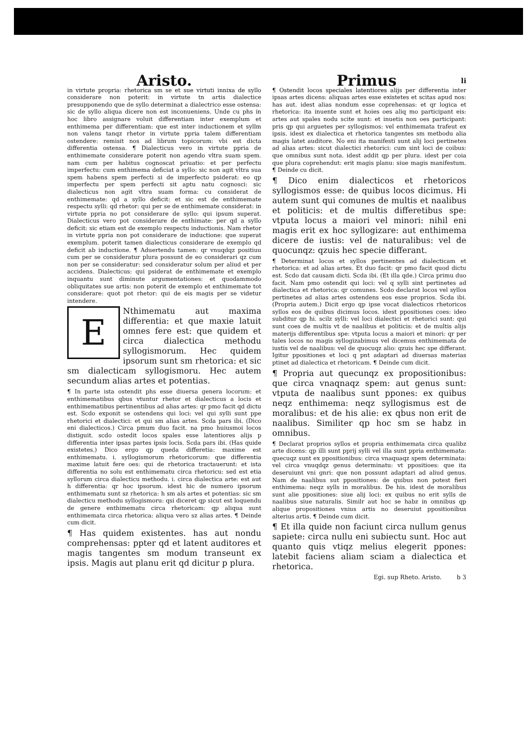Aristo.
in virtute propria: rhetorica sm se et sue virtuti innixa de syllo considerare non poterit: in virtute tn artis dialectice presupponendo que de syllo determinat a dialectrico esse ostensa: sic de syllo aliqua dicere non est inconueniens. Unde cu phs in hoc libro assignare voluit differentiam inter exemplum et enthimema per differentiam: que est inter inductionem et syllm non valens tanqz rhetor in virtute ppria talem differentiam ostendere: remisit nos ad librum topicorum: vbi est dicta differentia ostensa. ¶ Dialecticus vero in virtute ppria de enthimemate considerare poterit non agendo vltra suam spem. nam cum per habitus cognoscat priuatio: et per perfectu imperfectu: cum enthimema deficiat a syllo: sic non agit vltra sua spem habens spem perfecti si de imperfecto psiderat: eo qp imperfectu per spem perfecti sit aptu natu cognosci: sic dialecticus non agit vltra suam forma: cu considerat de enthimemate: qd a syllo deficit: et sic est de enthimemate respectu sylli: qd rhetor: qui per se de enthimemate considerat: in virtute ppria no pot considerare de syllo: qui ipsum superat. Dialecticus vero pot considerare de enthimate: per qd a syllo deficit: sic etiam est de exemplo respectu inductionis. Nam rhetor in virtute ppria non pot considerare de inductione: que superat exemplum. poterit tamen dialecticus considerare de exemplo qd deficit ab inductione. ¶ Aduertendu tamen: qr vnuqdqz positiuu cum per se consideratur plura possunt de eo considerari qz cum non per se consideratur: sed consideratur solum per aliud et per accidens. Dialecticus: qui psiderat de enthimemate et exemplo inquantu sunt diminute argumentationes: et quodammodo obliquitates sue artis: non poterit de exemplo et enthimemate tot considerare: quot pot rhetor: qui de eis magis per se videtur intendere.
ENthimematu aut maxima differentia: et que maxie latuit omnes fere est: que quidem et circa dialectica methodu syllogismorum. Hec quidem ipsorum sunt sm rhetorica: et sic sm dialecticam syllogismoru. Hec autem secundum alias artes et potentias.
¶ In parte ista ostendit phs esse diuersa genera locorum: et enthimematibus qbus vtuntur rhetor et dialecticus a locis et enthimematibus pertinentibus ad alias artes: qr pmo facit qd dictu est. Scdo exponit se ostendens qui loci: vel qui sylli sunt ppe rhetorici et dialectici: et qui sm alias artes. Scda pars ibi. (Dico eni dialecticos.) Circa pmum duo facit. na pmo huiusmoi locos distiguit. scdo ostedit locos spales esse latentiores alijs p differentia inter ipsas partes ipsis locis. Scda pars ibi. (Has quide existetes.) Dico ergo qp queda differetia: maxime est enthimematu. i. syllogismorum rhetoricorum: que differentia maxime latuit fere oes: qui de rhetorica tractauerunt: et ista differentia no solu est enthimematu circa rhetoricu: sed est etia syllorum circa dialecticu methodu. i. circa dialectica arte: est aut h differentia: qr hoc ipsorum. idest hic de numero ipsorum enthimematu sunt sz rhetorica: h sm als artes et potentias: sic sm dialecticu methodu syllogismoru: qsi diceret qp sicut est loquendu de genere enthimematu circa rhetoricam: qp aliqua sunt enthimemata circa rhetorica: aliqua vero sz alias artes. ¶ Deinde cum dicit.
¶ Has quidem existentes. has aut nondu comprehensas: ppter qd et latent auditores et magis tangentes sm modum transeunt ex ipsis. Magis aut planu erit qd dicitur p plura.
Primus li
¶ Ostendit locos speciales latentiores alijs per differentia inter ipsas artes dicens: aliquas artes esse existetes et scitas apud nos: has aut. idest alias nondum esse coprehensas: et qr logica et rhetorica: ita inuente sunt et hoies oes aliq mo participant eis: artes aut spales nodu scite sunt: et inuetis non oes participant: pris qp qui arguetes per syllogismos: vel enthimemata trafeut ex ipsis. idest ex dialectica et rhetorica tangentes sm metbodu alia magis latet auditore. No eni ita manifesti sunt alij loci pertinetes ad alias artes: sicut dialectici rhetorici: cum sint loci de coibus: que omnibus sunt nota. idest addit qp per plura. idest per coia que plura coprehendut: erit magis planu: siue magis manifestum. ¶ Deinde cu dicit.
¶ Dico enim dialecticos et rhetoricos syllogismos esse: de quibus locos dicimus. Hi autem sunt qui comunes de multis et naalibus et politicis: et de multis differetibus spe: vtputa locus a maiori vel minori: nihil eni magis erit ex hoc syllogizare: aut enthimema dicere de iustis: vel de naturalibus: vel de quocunqz: qzuis hec specie differant.
¶ Determinat locos et syllos pertinentes ad dialecticam et rhetorica: et ad alias artes. Et duo facit: qr pmo facit quod dictu est. Scdo dat causam dicti. Scda ibi. (Et illa qde.) Circa primu duo facit. Nam pmo ostendit qui loci: vel q sylli sint pertinetes ad dialectica et rhetorica: qr comunes. Scdo declarat locos vel syllos pertinetes ad alias artes ostendens eos esse proprios. Scda ibi. (Propria autem.) Dicit ergo qp ipse vocat dialecticos rhetoricos syllos eos de quibus dicimus locos. idest ppositiones coes: ideo subditur qp hi. scilz sylli: vel loci dialectici et rhetorici sunt: qui sunt coes de multis vt de naalibus et politicis: et de multis alijs materijs differentibus spe: vtputa locus a maiori et minori: qr per tales locos no magis syllogizabimus vel dicemus enthimemata de iustis vel de naalibus: vel de quocuqz alio: qzuis hec spe differant. Igitur ppositiones et loci q pnt adaptari ad diuersas materias ptinet ad dialectica et rhetoricam. ¶ Deinde cum dicit.
¶ Propria aut quecunqz ex propositionibus: que circa vnaqnaqz spem: aut genus sunt: vtputa de naalibus sunt ppones: ex quibus neqz enthimema: neqz syllogismus est de moralibus: et de his alie: ex qbus non erit de naalibus. Similiter qp hoc sm se habz in omnibus.
¶ Declarat proprios syllos et propria enthimemata circa qualibz arte dicens: qp illi sunt pprij sylli vel illa sunt ppria enthimemata: quecuqz sunt ex ppositionibus: circa vnaquaqz spem determinata: vel circa vnuqdqz genus determinatu: vt ppositioes: que ita deseruiunt vni gnri: que non possunt adaptari ad aliud genus. Nam de naalibus sut ppositiones: de quibus non potest fieri enthimema: neqz sylls in moralibus. De his. idest de moralibus sunt alie ppositiones: siue alij loci: ex quibus no erit sylls de naalibus siue naturalis. Similr aut hoc se habz in omnibus qp alique propositiones vnius artis no deseruiut ppositionibus alterius artis. ¶ Deinde cum dicit.
¶ Et illa quide non faciunt circa nullum genus sapiete: circa nullu eni subiectu sunt. Hoc aut quanto quis vtiqz melius elegerit ppones: latebit faciens aliam sciam a dialectica et rhetorica.
Egi. sup Rheto. Aristo. b 3